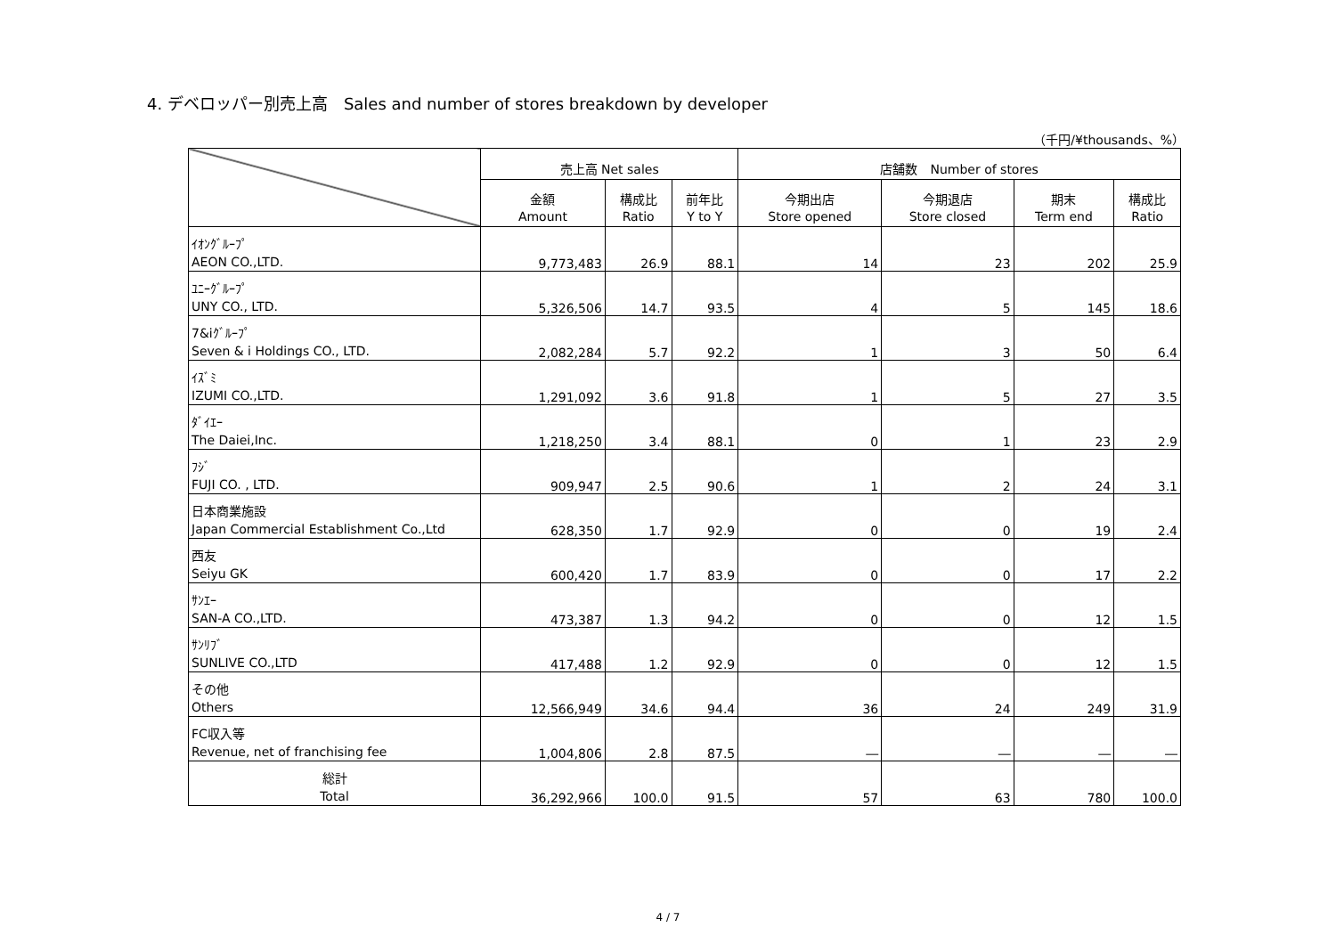4. デベロッパー別売上高　Sales and number of stores breakdown by developer
（千円/¥thousands、%）
| | 売上高 Net sales | | | 店舗数 Number of stores | | | |
| --- | --- | --- | --- | --- | --- | --- | --- |
| | 金額 Amount | 構成比 Ratio | 前年比 Y to Y | 今期出店 Store opened | 今期退店 Store closed | 期末 Term end | 構成比 Ratio |
| ｲｵﾝｸﾞﾙｰﾌﾟ AEON CO.,LTD. | 9,773,483 | 26.9 | 88.1 | 14 | 23 | 202 | 25.9 |
| ﾕﾆｰｸﾞﾙｰﾌﾟ UNY CO., LTD. | 5,326,506 | 14.7 | 93.5 | 4 | 5 | 145 | 18.6 |
| 7&iｸﾞﾙｰﾌﾟ Seven & i Holdings CO., LTD. | 2,082,284 | 5.7 | 92.2 | 1 | 3 | 50 | 6.4 |
| ｲｽﾞﾐ IZUMI CO.,LTD. | 1,291,092 | 3.6 | 91.8 | 1 | 5 | 27 | 3.5 |
| ﾀﾞｲｴｰ The Daiei,Inc. | 1,218,250 | 3.4 | 88.1 | 0 | 1 | 23 | 2.9 |
| ﾌｼﾞ FUJI CO. , LTD. | 909,947 | 2.5 | 90.6 | 1 | 2 | 24 | 3.1 |
| 日本商業施設 Japan Commercial Establishment Co.,Ltd | 628,350 | 1.7 | 92.9 | 0 | 0 | 19 | 2.4 |
| 西友 Seiyu GK | 600,420 | 1.7 | 83.9 | 0 | 0 | 17 | 2.2 |
| ｻﾝｴｰ SAN-A CO.,LTD. | 473,387 | 1.3 | 94.2 | 0 | 0 | 12 | 1.5 |
| ｻﾝﾘﾌﾞ SUNLIVE CO.,LTD | 417,488 | 1.2 | 92.9 | 0 | 0 | 12 | 1.5 |
| その他 Others | 12,566,949 | 34.6 | 94.4 | 36 | 24 | 249 | 31.9 |
| FC収入等 Revenue, net of franchising fee | 1,004,806 | 2.8 | 87.5 | ― | ― | ― | ― |
| 総計 Total | 36,292,966 | 100.0 | 91.5 | 57 | 63 | 780 | 100.0 |
4 / 7